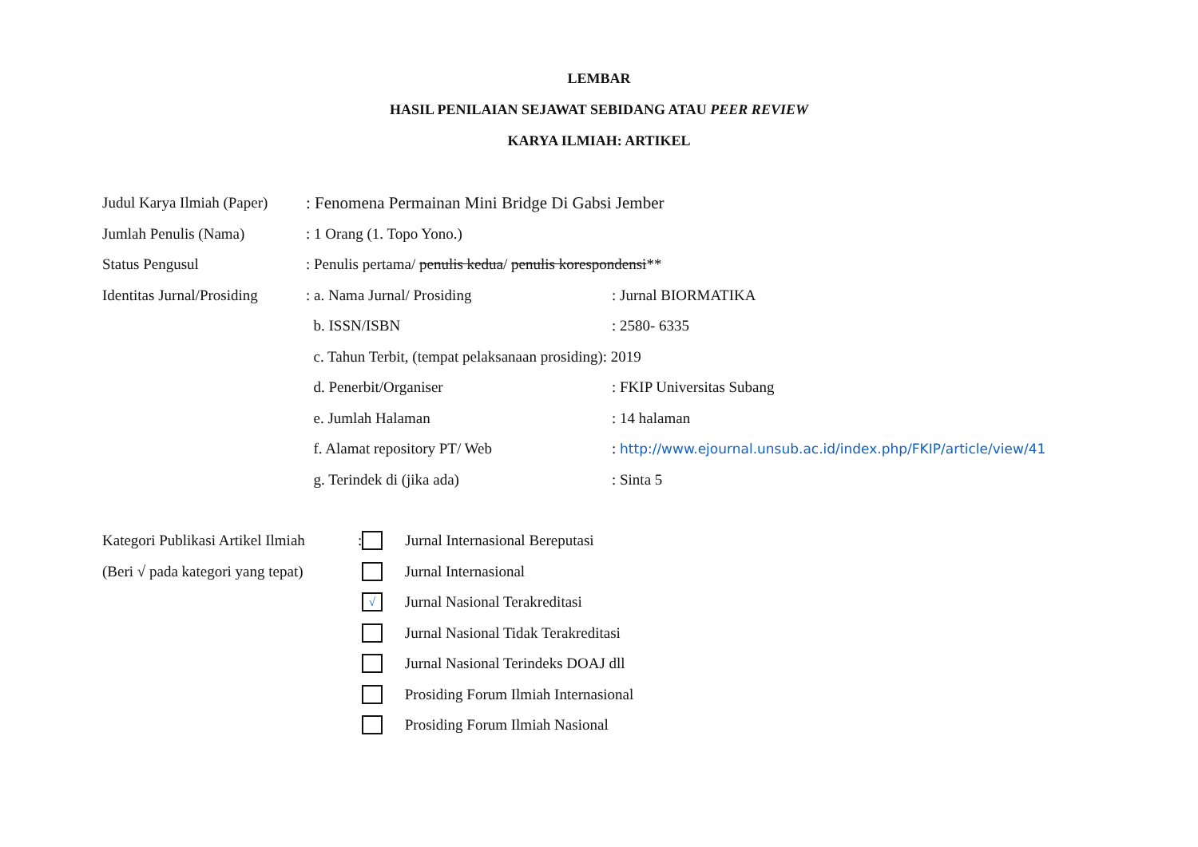LEMBAR
HASIL PENILAIAN SEJAWAT SEBIDANG ATAU PEER REVIEW
KARYA ILMIAH: ARTIKEL
Judul Karya Ilmiah (Paper): Fenomena Permainan Mini Bridge Di Gabsi Jember
Jumlah Penulis (Nama): 1 Orang (1. Topo Yono.)
Status Pengusul: Penulis pertama/ penulis kedua/ penulis korespondensi**
Identitas Jurnal/Prosiding: a. Nama Jurnal/ Prosiding: Jurnal BIORMATIKA
b. ISSN/ISBN: 2580- 6335
c. Tahun Terbit, (tempat pelaksanaan prosiding): 2019
d. Penerbit/Organiser: FKIP Universitas Subang
e. Jumlah Halaman: 14 halaman
f. Alamat repository PT/ Web: http://www.ejournal.unsub.ac.id/index.php/FKIP/article/view/41
g. Terindek di (jika ada): Sinta 5
Kategori Publikasi Artikel Ilmiah
(Beri √ pada kategori yang tepat)
: Jurnal Internasional Bereputasi
Jurnal Internasional
√ Jurnal Nasional Terakreditasi
Jurnal Nasional Tidak Terakreditasi
Jurnal Nasional Terindeks DOAJ dll
Prosiding Forum Ilmiah Internasional
Prosiding Forum Ilmiah Nasional